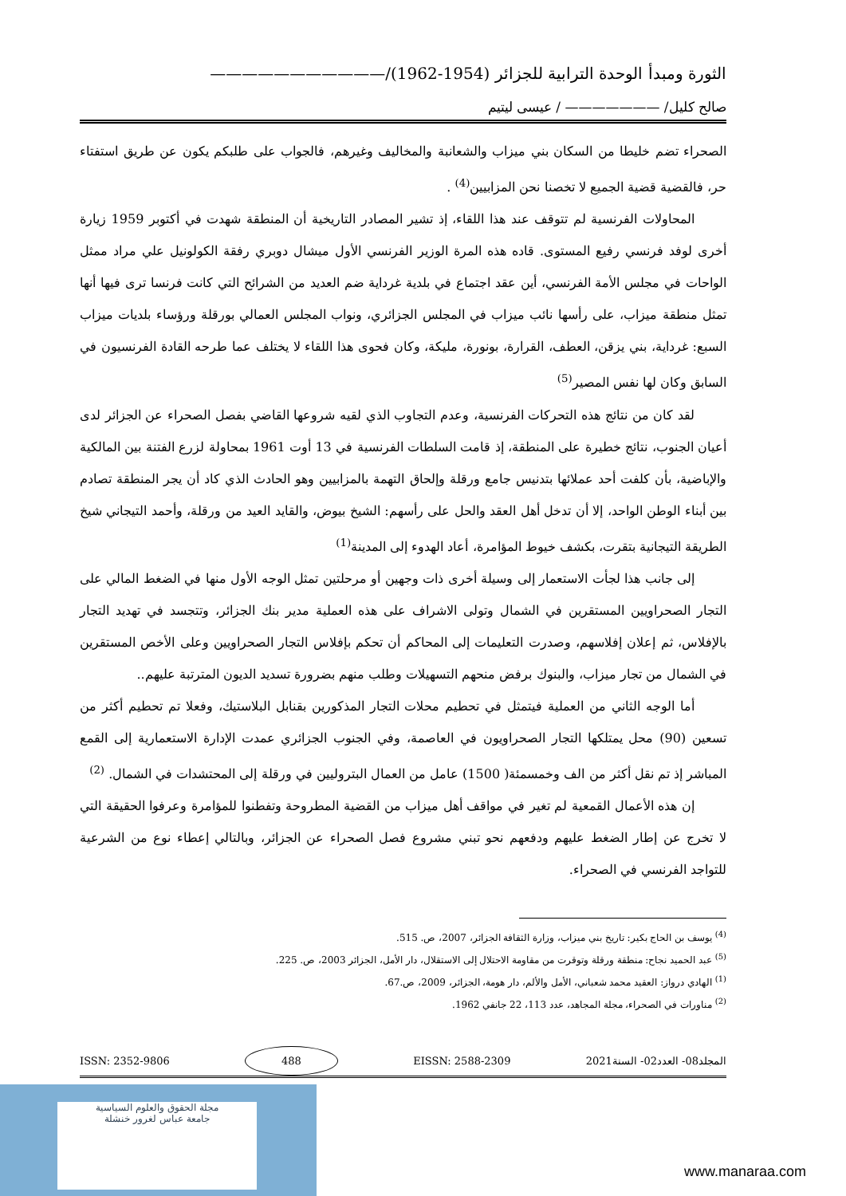الثورة ومبدأ الوحدة الترابية للجزائر (1954-1962)/———————————
صالح كليل/ ——————— / عيسى ليتيم
الصحراء تضم خليطا من السكان بني ميزاب والشعانبة والمخاليف وغيرهم، فالجواب على طلبكم يكون عن طريق استفتاء حر، فالقضية قضية الجميع لا تخصنا نحن المزابيين<sup>(4)</sup> .
المحاولات الفرنسية لم تتوقف عند هذا اللقاء، إذ تشير المصادر التاريخية أن المنطقة شهدت في أكتوبر 1959 زيارة أخرى لوفد فرنسي رفيع المستوى. قاده هذه المرة الوزير الفرنسي الأول ميشال دوبري رفقة الكولونيل علي مراد ممثل الواحات في مجلس الأمة الفرنسي، أين عقد اجتماع في بلدية غرداية ضم العديد من الشرائح التي كانت فرنسا ترى فيها أنها تمثل منطقة ميزاب، على رأسها نائب ميزاب في المجلس الجزائري، ونواب المجلس العمالي بورقلة ورؤساء بلديات ميزاب السبع: غرداية، بني يزقن، العطف، القرارة، بونورة، مليكة، وكان فحوى هذا اللقاء لا يختلف عما طرحه القادة الفرنسيون في السابق وكان لها نفس المصير<sup>(5)</sup>
لقد كان من نتائج هذه التحركات الفرنسية، وعدم التجاوب الذي لقيه شروعها القاضي بفصل الصحراء عن الجزائر لدى أعيان الجنوب، نتائج خطيرة على المنطقة، إذ قامت السلطات الفرنسية في 13 أوت 1961 بمحاولة لزرع الفتنة بين المالكية والإباضية، بأن كلفت أحد عملائها بتدنيس جامع ورقلة وإلحاق التهمة بالمزابيين وهو الحادث الذي كاد أن يجر المنطقة تصادم بين أبناء الوطن الواحد، إلا أن تدخل أهل العقد والحل على رأسهم: الشيخ بيوض، والقايد العيد من ورقلة، وأحمد التيجاني شيخ الطريقة التيجانية بتقرت، بكشف خيوط المؤامرة، أعاد الهدوء إلى المدينة<sup>(1)</sup>
إلى جانب هذا لجأت الاستعمار إلى وسيلة أخرى ذات وجهين أو مرحلتين تمثل الوجه الأول منها في الضغط المالي على التجار الصحراويين المستقرين في الشمال وتولى الاشراف على هذه العملية مدير بنك الجزائر، وتتجسد في تهديد التجار بالإفلاس، ثم إعلان إفلاسهم، وصدرت التعليمات إلى المحاكم أن تحكم بإفلاس التجار الصحراويين وعلى الأخص المستقرين في الشمال من تجار ميزاب، والبنوك برفض منحهم التسهيلات وطلب منهم بضرورة تسديد الديون المترتبة عليهم..
أما الوجه الثاني من العملية فيتمثل في تحطيم محلات التجار المذكورين بقنابل البلاستيك، وفعلا تم تحطيم أكثر من تسعين (90) محل يمتلكها التجار الصحراويون في العاصمة، وفي الجنوب الجزائري عمدت الإدارة الاستعمارية إلى القمع المباشر إذ تم نقل أكثر من الف وخمسمئة( 1500) عامل من العمال البتروليين في ورقلة إلى المحتشدات في الشمال. <sup>(2)</sup>
إن هذه الأعمال القمعية لم تغير في مواقف أهل ميزاب من القضية المطروحة وتفطنوا للمؤامرة وعرفوا الحقيقة التي لا تخرج عن إطار الضغط عليهم ودفعهم نحو تبني مشروع فصل الصحراء عن الجزائر، وبالتالي إعطاء نوع من الشرعية للتواجد الفرنسي في الصحراء.
<sup>(4)</sup> يوسف بن الحاج بكير: تاريخ بني ميزاب، وزارة الثقافة الجزائر، 2007، ص. 515.
<sup>(5)</sup> عبد الحميد نجاح: منطقة ورقلة وتوقرت من مقاومة الاحتلال إلى الاستقلال، دار الأمل، الجزائر 2003، ص. 225.
<sup>(1)</sup> الهادي درواز: العقيد محمد شعباني، الأمل والألم، دار هومة، الجزائر، 2009، ص.67.
<sup>(2)</sup> مناورات في الصحراء، مجلة المجاهد، عدد 113، 22 جانفي 1962.
المجلد08- العدد02- السنة2021 EISSN: 2588-2309 488 ISSN: 2352-9806
مجلة الحقوق والعلوم السياسية
جامعة عباس لغرور خنشلة
www.manaraa.com